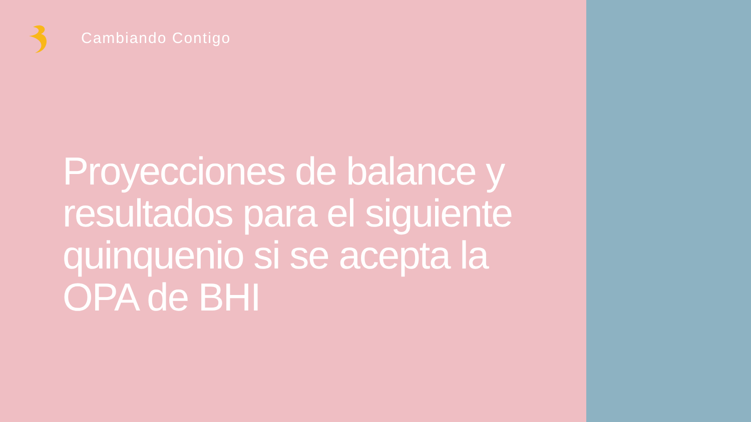Cambiando Contigo
Proyecciones de balance y resultados para el siguiente quinquenio si se acepta la OPA de BHI